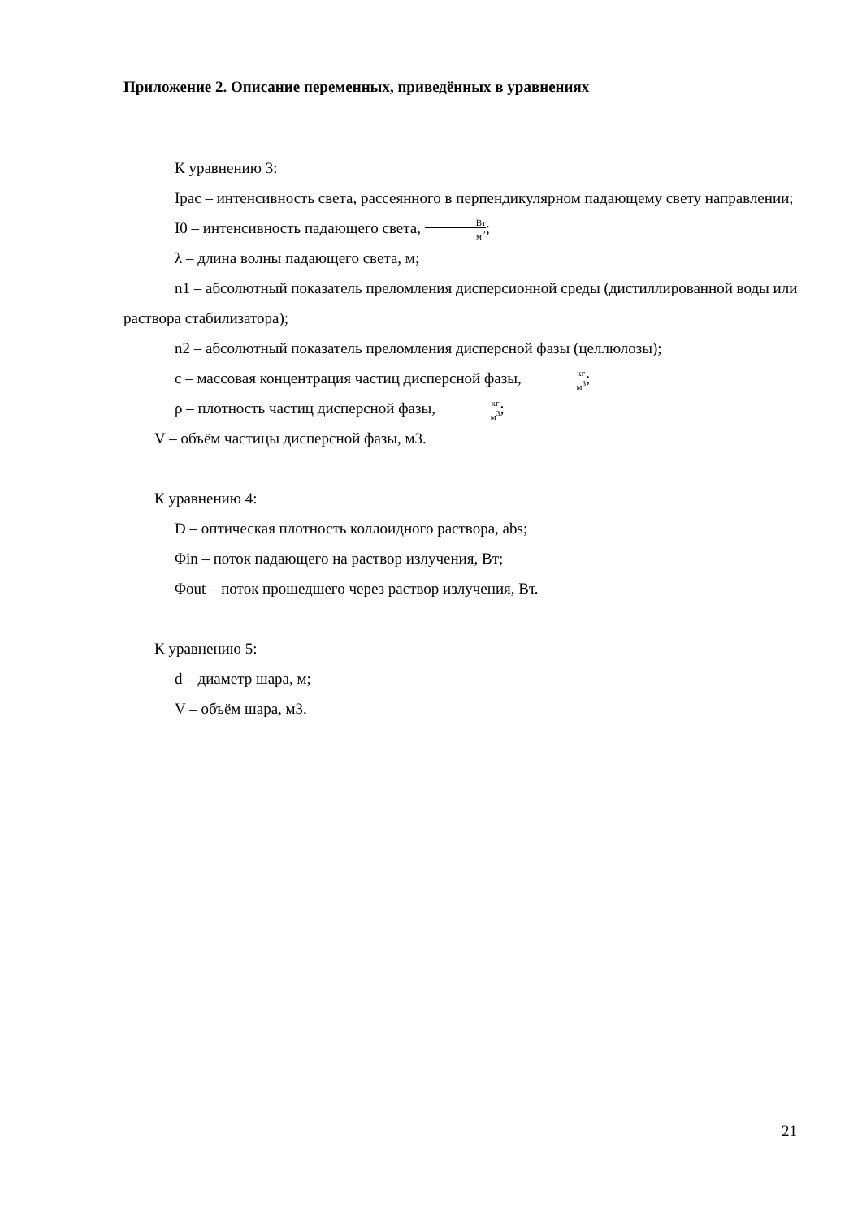Приложение 2. Описание переменных, приведённых в уравнениях
К уравнению 3:
Iрас – интенсивность света, рассеянного в перпендикулярном падающему свету направлении;
I0 – интенсивность падающего света, Вт м<sup>2</sup>;
λ – длина волны падающего света, м;
n1 – абсолютный показатель преломления дисперсионной среды (дистиллированной воды или раствора стабилизатора);
n2 – абсолютный показатель преломления дисперсной фазы (целлюлозы);
c – массовая концентрация частиц дисперсной фазы, кг м<sup>3</sup>;
ρ – плотность частиц дисперсной фазы, кг м<sup>3</sup>;
V – объём частицы дисперсной фазы, м3.
К уравнению 4:
D – оптическая плотность коллоидного раствора, abs;
Φin – поток падающего на раствор излучения, Вт;
Φout – поток прошедшего через раствор излучения, Вт.
К уравнению 5:
d – диаметр шара, м;
V – объём шара, м3.
21